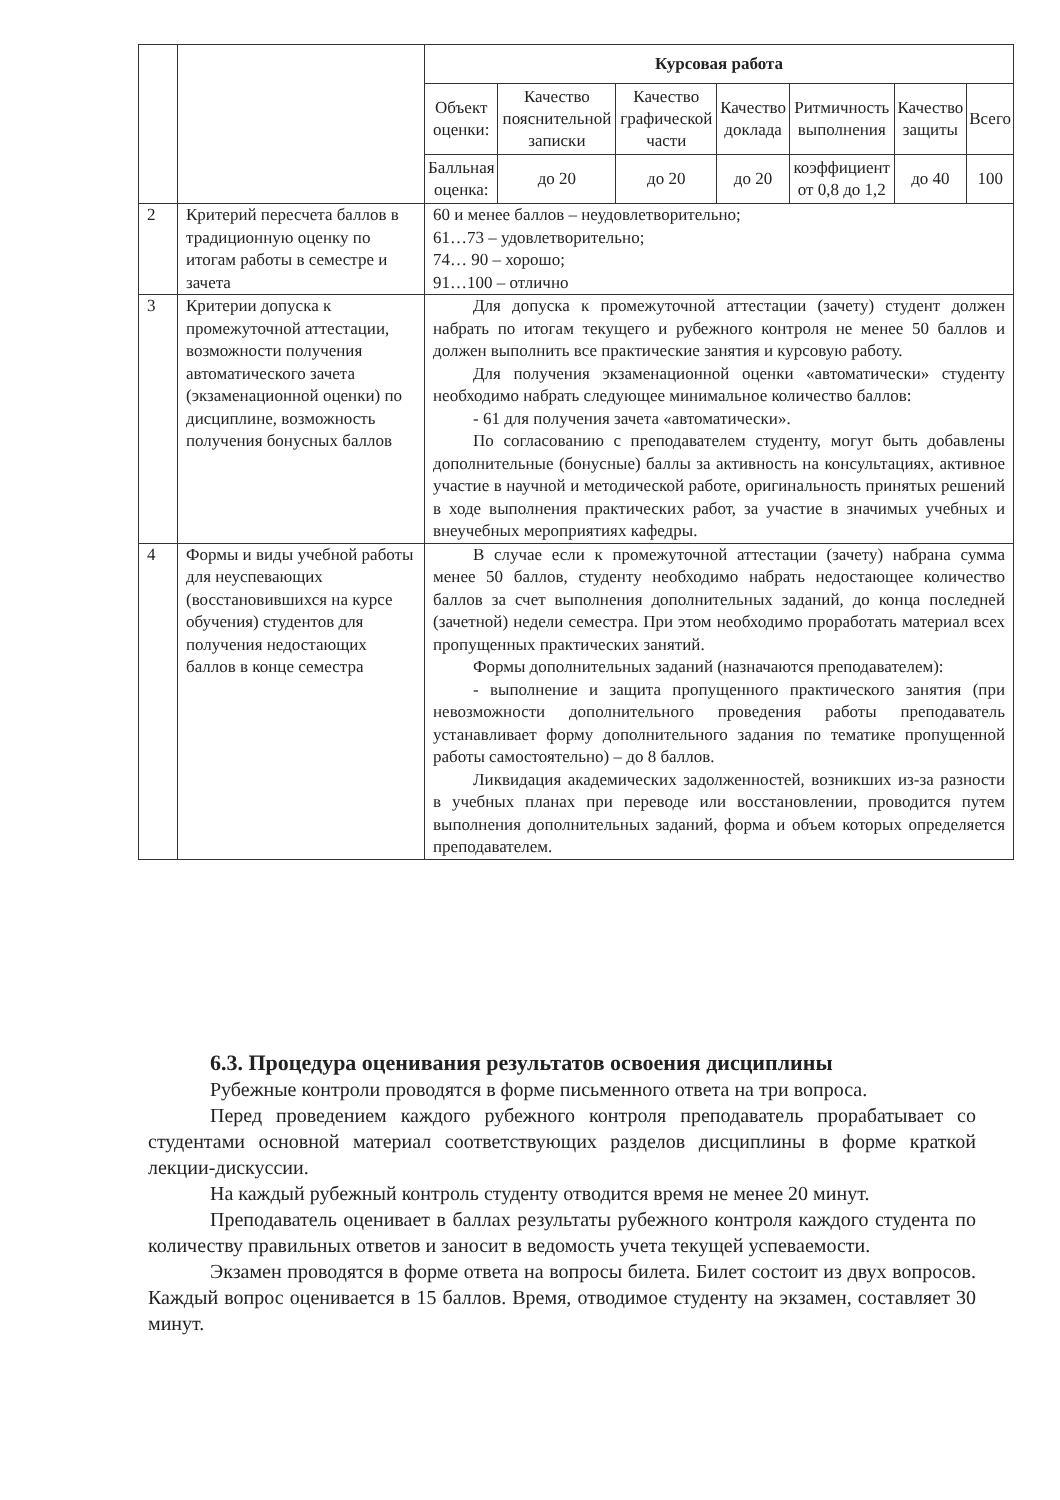| | | / Курсовая работа / / / / / / / / Объект оценки: / Качество пояснительной записки / Качество графической части / Качество доклада / Ритмичность выполнения / Качество защиты / Всего / / Балльная оценка: / до 20 / до 20 / до 20 / коэффициент от 0,8 до 1,2 / до 40 / 100 / |
| 2 | Критерий пересчета баллов в традиционную оценку по итогам работы в семестре и зачета | 60 и менее баллов – неудовлетворительно; 61…73 – удовлетворительно; 74… 90 – хорошо; 91…100 – отлично |
| 3 | Критерии допуска к промежуточной аттестации, возможности получения автоматического зачета (экзаменационной оценки) по дисциплине, возможность получения бонусных баллов | Для допуска к промежуточной аттестации (зачету) студент должен набрать по итогам текущего и рубежного контроля не менее 50 баллов и должен выполнить все практические занятия и курсовую работу. Для получения экзаменационной оценки «автоматически» студенту необходимо набрать следующее минимальное количество баллов: - 61 для получения зачета «автоматически». По согласованию с преподавателем студенту, могут быть добавлены дополнительные (бонусные) баллы за активность на консультациях, активное участие в научной и методической работе, оригинальность принятых решений в ходе выполнения практических работ, за участие в значимых учебных и внеучебных мероприятиях кафедры. |
| 4 | Формы и виды учебной работы для неуспевающих (восстановившихся на курсе обучения) студентов для получения недостающих баллов в конце семестра | В случае если к промежуточной аттестации (зачету) набрана сумма менее 50 баллов, студенту необходимо набрать недостающее количество баллов за счет выполнения дополнительных заданий, до конца последней (зачетной) недели семестра. При этом необходимо проработать материал всех пропущенных практических занятий. Формы дополнительных заданий (назначаются преподавателем): - выполнение и защита пропущенного практического занятия (при невозможности дополнительного проведения работы преподаватель устанавливает форму дополнительного задания по тематике пропущенной работы самостоятельно) – до 8 баллов. Ликвидация академических задолженностей, возникших из-за разности в учебных планах при переводе или восстановлении, проводится путем выполнения дополнительных заданий, форма и объем которых определяется преподавателем. |
6.3. Процедура оценивания результатов освоения дисциплины
Рубежные контроли проводятся в форме письменного ответа на три вопроса.
Перед проведением каждого рубежного контроля преподаватель прорабатывает со студентами основной материал соответствующих разделов дисциплины в форме краткой лекции-дискуссии.
На каждый рубежный контроль студенту отводится время не менее 20 минут.
Преподаватель оценивает в баллах результаты рубежного контроля каждого студента по количеству правильных ответов и заносит в ведомость учета текущей успеваемости.
Экзамен проводятся в форме ответа на вопросы билета. Билет состоит из двух вопросов. Каждый вопрос оценивается в 15 баллов. Время, отводимое студенту на экзамен, составляет 30 минут.